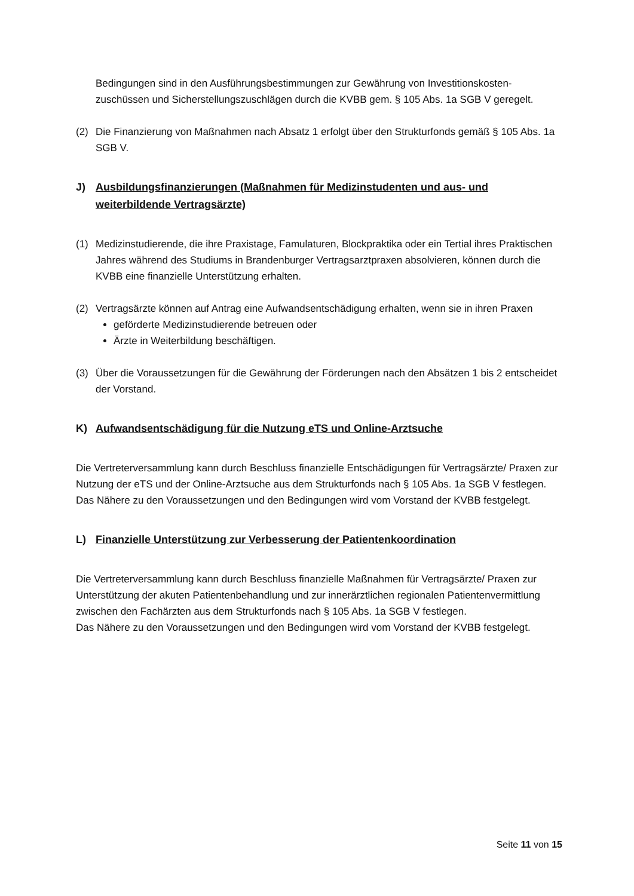Bedingungen sind in den Ausführungsbestimmungen zur Gewährung von Investitionskosten-zuschüssen und Sicherstellungszuschlägen durch die KVBB gem. § 105 Abs. 1a SGB V geregelt.
(2) Die Finanzierung von Maßnahmen nach Absatz 1 erfolgt über den Strukturfonds gemäß § 105 Abs. 1a SGB V.
J) Ausbildungsfinanzierungen (Maßnahmen für Medizinstudenten und aus- und weiterbildende Vertragsärzte)
(1) Medizinstudierende, die ihre Praxistage, Famulaturen, Blockpraktika oder ein Tertial ihres Praktischen Jahres während des Studiums in Brandenburger Vertragsarztpraxen absolvieren, können durch die KVBB eine finanzielle Unterstützung erhalten.
(2) Vertragsärzte können auf Antrag eine Aufwandsentschädigung erhalten, wenn sie in ihren Praxen
geförderte Medizinstudierende betreuen oder
Ärzte in Weiterbildung beschäftigen.
(3) Über die Voraussetzungen für die Gewährung der Förderungen nach den Absätzen 1 bis 2 entscheidet der Vorstand.
K) Aufwandsentschädigung für die Nutzung eTS und Online-Arztsuche
Die Vertreterversammlung kann durch Beschluss finanzielle Entschädigungen für Vertragsärzte/ Praxen zur Nutzung der eTS und der Online-Arztsuche aus dem Strukturfonds nach § 105 Abs. 1a SGB V festlegen.
Das Nähere zu den Voraussetzungen und den Bedingungen wird vom Vorstand der KVBB festgelegt.
L) Finanzielle Unterstützung zur Verbesserung der Patientenkoordination
Die Vertreterversammlung kann durch Beschluss finanzielle Maßnahmen für Vertragsärzte/ Praxen zur Unterstützung der akuten Patientenbehandlung und zur innerärztlichen regionalen Patientenvermittlung zwischen den Fachärzten aus dem Strukturfonds nach § 105 Abs. 1a SGB V festlegen.
Das Nähere zu den Voraussetzungen und den Bedingungen wird vom Vorstand der KVBB festgelegt.
Seite 11 von 15